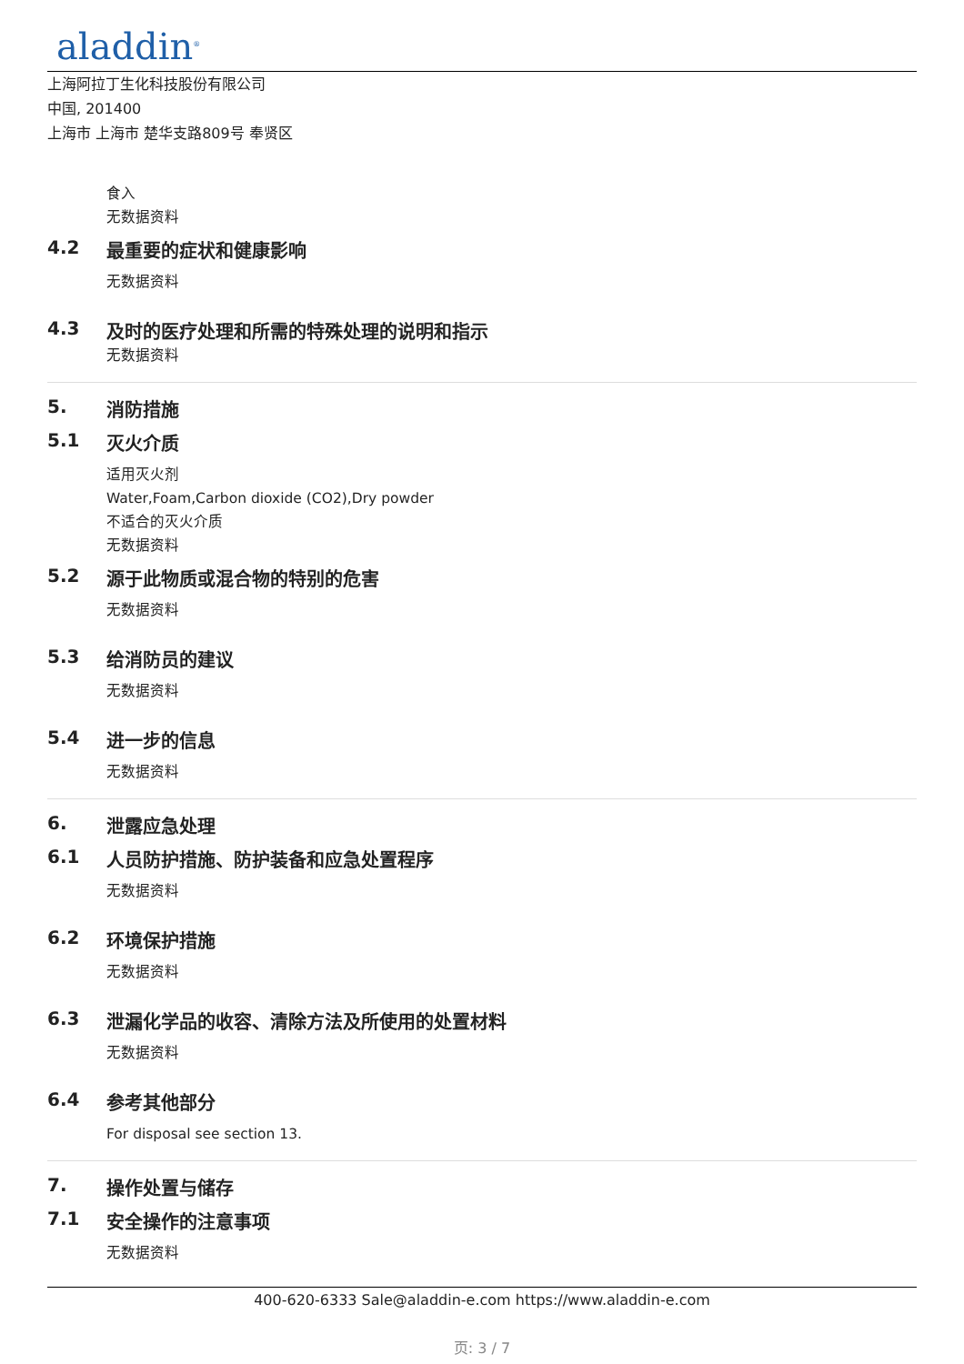aladdin<sup>®</sup>
上海阿拉丁生化科技股份有限公司
中国, 201400
上海市 上海市 楚华支路809号 奉贤区
食入
无数据资料
4.2 最重要的症状和健康影响
无数据资料
4.3 及时的医疗处理和所需的特殊处理的说明和指示
无数据资料
5. 消防措施
5.1 灭火介质
适用灭火剂
Water,Foam,Carbon dioxide (CO2),Dry powder
不适合的灭火介质
无数据资料
5.2 源于此物质或混合物的特别的危害
无数据资料
5.3 给消防员的建议
无数据资料
5.4 进一步的信息
无数据资料
6. 泄露应急处理
6.1 人员防护措施、防护装备和应急处置程序
无数据资料
6.2 环境保护措施
无数据资料
6.3 泄漏化学品的收容、清除方法及所使用的处置材料
无数据资料
6.4 参考其他部分
For disposal see section 13.
7. 操作处置与储存
7.1 安全操作的注意事项
无数据资料
400-620-6333 Sale@aladdin-e.com https://www.aladdin-e.com
页: 3 / 7